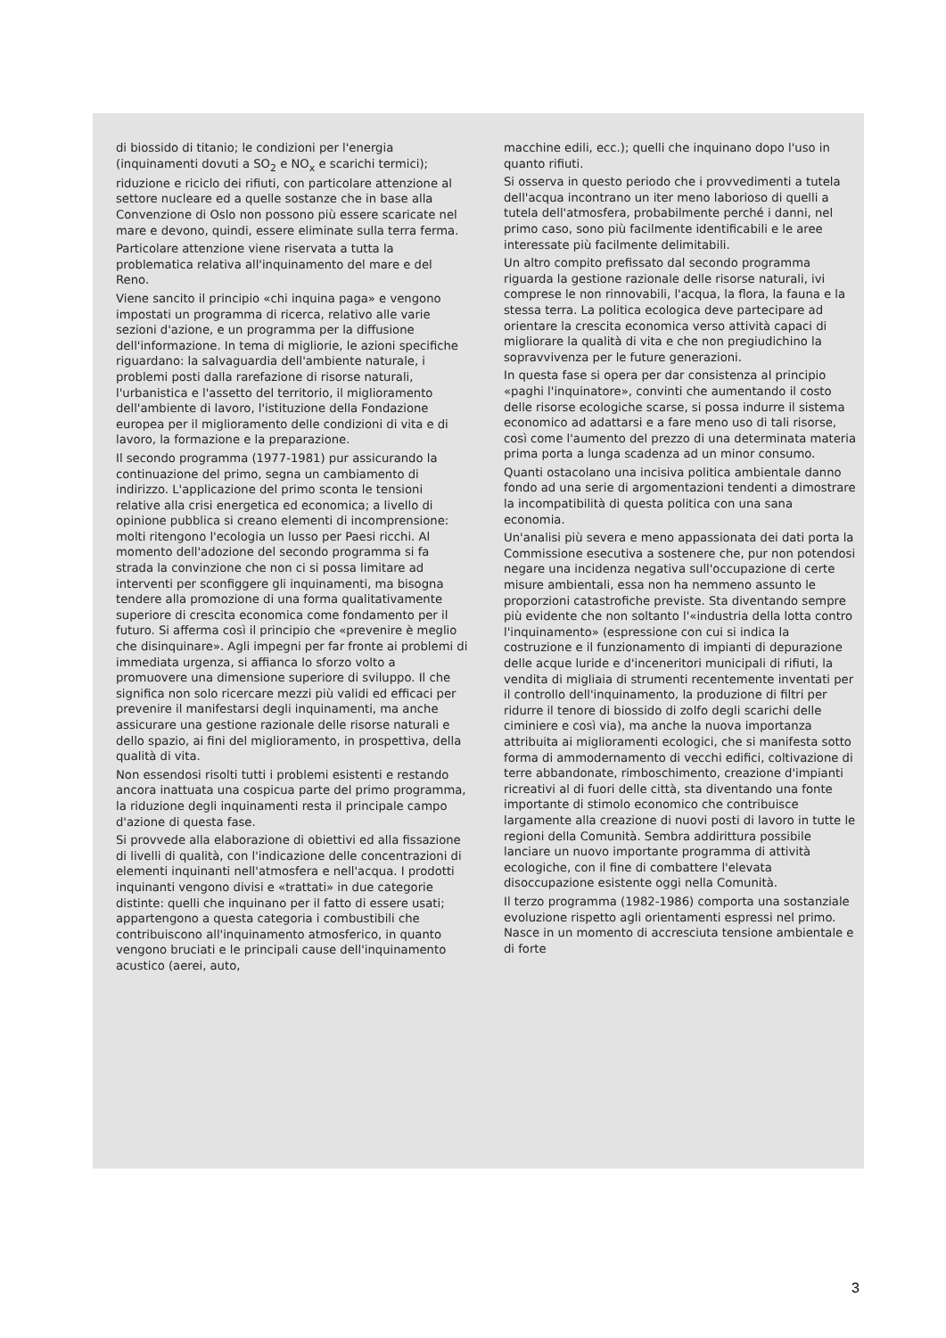di biossido di titanio; le condizioni per l'energia (inquinamenti dovuti a SO<sub>2</sub> e NO<sub>x</sub> e scarichi termici); riduzione e riciclo dei rifiuti, con particolare attenzione al settore nucleare ed a quelle sostanze che in base alla Convenzione di Oslo non possono più essere scaricate nel mare e devono, quindi, essere eliminate sulla terra ferma.
Particolare attenzione viene riservata a tutta la problematica relativa all'inquinamento del mare e del Reno.
Viene sancito il principio «chi inquina paga» e vengono impostati un programma di ricerca, relativo alle varie sezioni d'azione, e un programma per la diffusione dell'informazione. In tema di migliorie, le azioni specifiche riguardano: la salvaguardia dell'ambiente naturale, i problemi posti dalla rarefazione di risorse naturali, l'urbanistica e l'assetto del territorio, il miglioramento dell'ambiente di lavoro, l'istituzione della Fondazione europea per il miglioramento delle condizioni di vita e di lavoro, la formazione e la preparazione.
Il secondo programma (1977-1981) pur assicurando la continuazione del primo, segna un cambiamento di indirizzo. L'applicazione del primo sconta le tensioni relative alla crisi energetica ed economica; a livello di opinione pubblica si creano elementi di incomprensione: molti ritengono l'ecologia un lusso per Paesi ricchi. Al momento dell'adozione del secondo programma si fa strada la convinzione che non ci si possa limitare ad interventi per sconfiggere gli inquinamenti, ma bisogna tendere alla promozione di una forma qualitativamente superiore di crescita economica come fondamento per il futuro. Si afferma così il principio che «prevenire è meglio che disinquinare». Agli impegni per far fronte ai problemi di immediata urgenza, si affianca lo sforzo volto a promuovere una dimensione superiore di sviluppo. Il che significa non solo ricercare mezzi più validi ed efficaci per prevenire il manifestarsi degli inquinamenti, ma anche assicurare una gestione razionale delle risorse naturali e dello spazio, ai fini del miglioramento, in prospettiva, della qualità di vita.
Non essendosi risolti tutti i problemi esistenti e restando ancora inattuata una cospicua parte del primo programma, la riduzione degli inquinamenti resta il principale campo d'azione di questa fase.
Si provvede alla elaborazione di obiettivi ed alla fissazione di livelli di qualità, con l'indicazione delle concentrazioni di elementi inquinanti nell'atmosfera e nell'acqua. I prodotti inquinanti vengono divisi e «trattati» in due categorie distinte: quelli che inquinano per il fatto di essere usati; appartengono a questa categoria i combustibili che contribuiscono all'inquinamento atmosferico, in quanto vengono bruciati e le principali cause dell'inquinamento acustico (aerei, auto,
macchine edili, ecc.); quelli che inquinano dopo l'uso in quanto rifiuti.
Si osserva in questo periodo che i provvedimenti a tutela dell'acqua incontrano un iter meno laborioso di quelli a tutela dell'atmosfera, probabilmente perché i danni, nel primo caso, sono più facilmente identificabili e le aree interessate più facilmente delimitabili.
Un altro compito prefissato dal secondo programma riguarda la gestione razionale delle risorse naturali, ivi comprese le non rinnovabili, l'acqua, la flora, la fauna e la stessa terra. La politica ecologica deve partecipare ad orientare la crescita economica verso attività capaci di migliorare la qualità di vita e che non pregiudichino la sopravvivenza per le future generazioni.
In questa fase si opera per dar consistenza al principio «paghi l'inquinatore», convinti che aumentando il costo delle risorse ecologiche scarse, si possa indurre il sistema economico ad adattarsi e a fare meno uso di tali risorse, così come l'aumento del prezzo di una determinata materia prima porta a lunga scadenza ad un minor consumo.
Quanti ostacolano una incisiva politica ambientale danno fondo ad una serie di argomentazioni tendenti a dimostrare la incompatibilità di questa politica con una sana economia.
Un'analisi più severa e meno appassionata dei dati porta la Commissione esecutiva a sostenere che, pur non potendosi negare una incidenza negativa sull'occupazione di certe misure ambientali, essa non ha nemmeno assunto le proporzioni catastrofiche previste. Sta diventando sempre più evidente che non soltanto l'«industria della lotta contro l'inquinamento» (espressione con cui si indica la costruzione e il funzionamento di impianti di depurazione delle acque luride e d'inceneritori municipali di rifiuti, la vendita di migliaia di strumenti recentemente inventati per il controllo dell'inquinamento, la produzione di filtri per ridurre il tenore di biossido di zolfo degli scarichi delle ciminiere e così via), ma anche la nuova importanza attribuita ai miglioramenti ecologici, che si manifesta sotto forma di ammodernamento di vecchi edifici, coltivazione di terre abbandonate, rimboschimento, creazione d'impianti ricreativi al di fuori delle città, sta diventando una fonte importante di stimolo economico che contribuisce largamente alla creazione di nuovi posti di lavoro in tutte le regioni della Comunità. Sembra addirittura possibile lanciare un nuovo importante programma di attività ecologiche, con il fine di combattere l'elevata disoccupazione esistente oggi nella Comunità.
Il terzo programma (1982-1986) comporta una sostanziale evoluzione rispetto agli orientamenti espressi nel primo. Nasce in un momento di accresciuta tensione ambientale e di forte
3